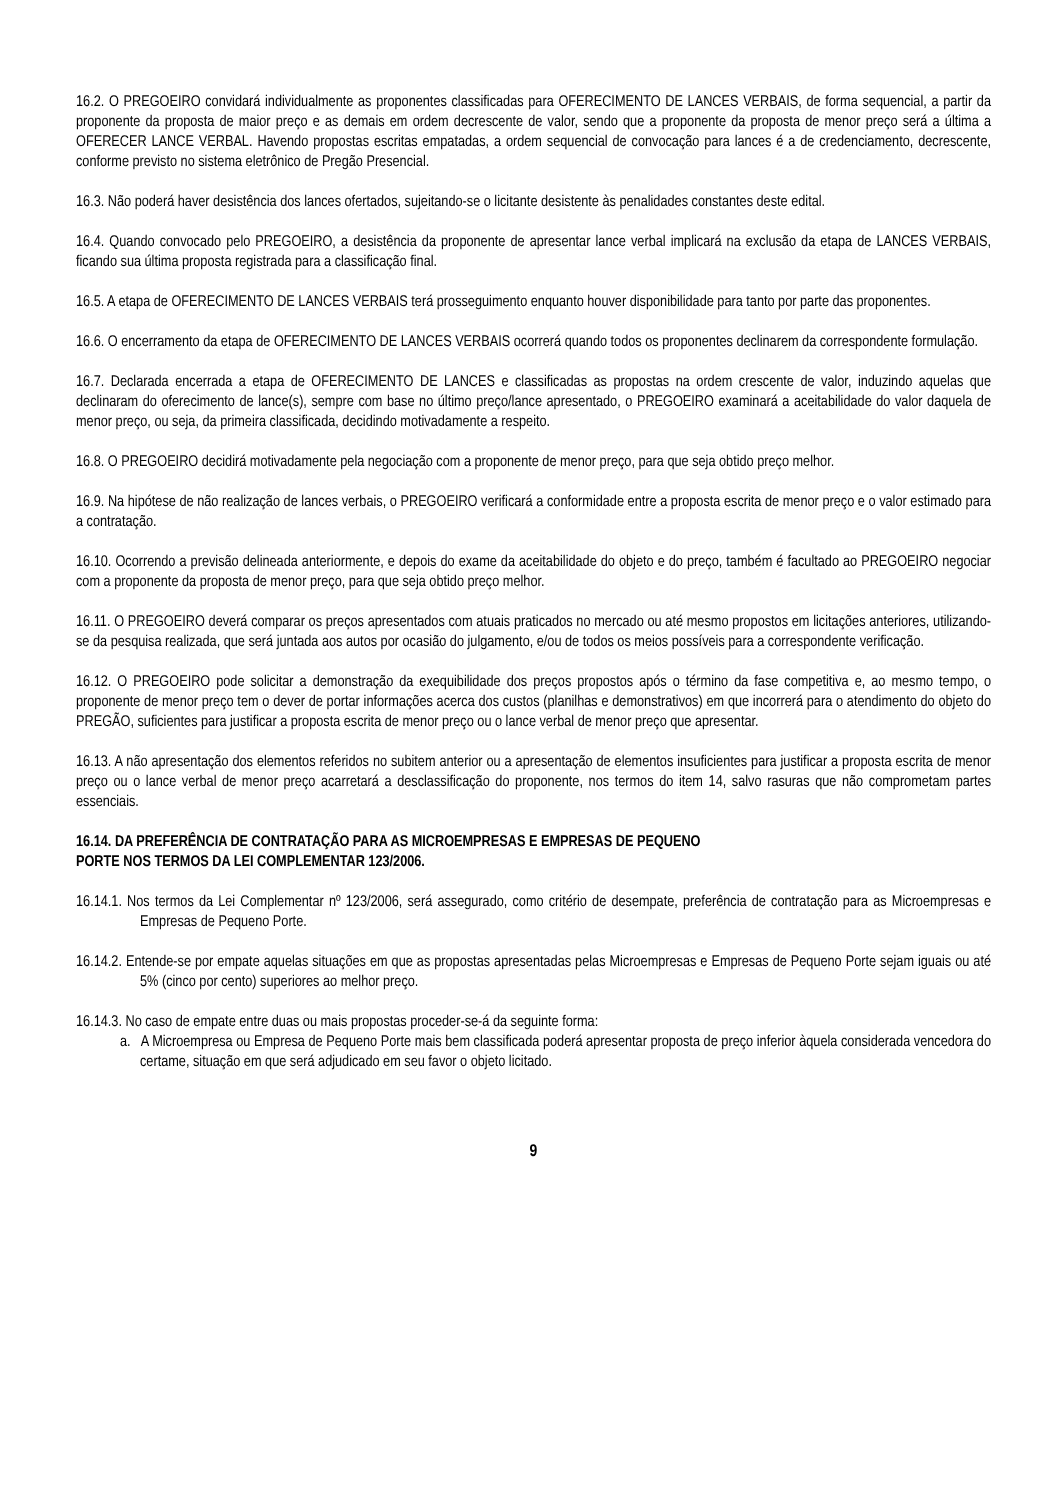16.2. O PREGOEIRO convidará individualmente as proponentes classificadas para OFERECIMENTO DE LANCES VERBAIS, de forma sequencial, a partir da proponente da proposta de maior preço e as demais em ordem decrescente de valor, sendo que a proponente da proposta de menor preço será a última a OFERECER LANCE VERBAL. Havendo propostas escritas empatadas, a ordem sequencial de convocação para lances é a de credenciamento, decrescente, conforme previsto no sistema eletrônico de Pregão Presencial.
16.3. Não poderá haver desistência dos lances ofertados, sujeitando-se o licitante desistente às penalidades constantes deste edital.
16.4. Quando convocado pelo PREGOEIRO, a desistência da proponente de apresentar lance verbal implicará na exclusão da etapa de LANCES VERBAIS, ficando sua última proposta registrada para a classificação final.
16.5. A etapa de OFERECIMENTO DE LANCES VERBAIS terá prosseguimento enquanto houver disponibilidade para tanto por parte das proponentes.
16.6. O encerramento da etapa de OFERECIMENTO DE LANCES VERBAIS ocorrerá quando todos os proponentes declinarem da correspondente formulação.
16.7. Declarada encerrada a etapa de OFERECIMENTO DE LANCES e classificadas as propostas na ordem crescente de valor, induzindo aquelas que declinaram do oferecimento de lance(s), sempre com base no último preço/lance apresentado, o PREGOEIRO examinará a aceitabilidade do valor daquela de menor preço, ou seja, da primeira classificada, decidindo motivadamente a respeito.
16.8. O PREGOEIRO decidirá motivadamente pela negociação com a proponente de menor preço, para que seja obtido preço melhor.
16.9. Na hipótese de não realização de lances verbais, o PREGOEIRO verificará a conformidade entre a proposta escrita de menor preço e o valor estimado para a contratação.
16.10. Ocorrendo a previsão delineada anteriormente, e depois do exame da aceitabilidade do objeto e do preço, também é facultado ao PREGOEIRO negociar com a proponente da proposta de menor preço, para que seja obtido preço melhor.
16.11. O PREGOEIRO deverá comparar os preços apresentados com atuais praticados no mercado ou até mesmo propostos em licitações anteriores, utilizando-se da pesquisa realizada, que será juntada aos autos por ocasião do julgamento, e/ou de todos os meios possíveis para a correspondente verificação.
16.12. O PREGOEIRO pode solicitar a demonstração da exequibilidade dos preços propostos após o término da fase competitiva e, ao mesmo tempo, o proponente de menor preço tem o dever de portar informações acerca dos custos (planilhas e demonstrativos) em que incorrerá para o atendimento do objeto do PREGÃO, suficientes para justificar a proposta escrita de menor preço ou o lance verbal de menor preço que apresentar.
16.13. A não apresentação dos elementos referidos no subitem anterior ou a apresentação de elementos insuficientes para justificar a proposta escrita de menor preço ou o lance verbal de menor preço acarretará a desclassificação do proponente, nos termos do item 14, salvo rasuras que não comprometam partes essenciais.
16.14. DA PREFERÊNCIA DE CONTRATAÇÃO PARA AS MICROEMPRESAS E EMPRESAS DE PEQUENO
PORTE NOS TERMOS DA LEI COMPLEMENTAR 123/2006.
16.14.1. Nos termos da Lei Complementar nº 123/2006, será assegurado, como critério de desempate, preferência de contratação para as Microempresas e Empresas de Pequeno Porte.
16.14.2. Entende-se por empate aquelas situações em que as propostas apresentadas pelas Microempresas e Empresas de Pequeno Porte sejam iguais ou até 5% (cinco por cento) superiores ao melhor preço.
16.14.3. No caso de empate entre duas ou mais propostas proceder-se-á da seguinte forma:
a. A Microempresa ou Empresa de Pequeno Porte mais bem classificada poderá apresentar proposta de preço inferior àquela considerada vencedora do certame, situação em que será adjudicado em seu favor o objeto licitado.
9